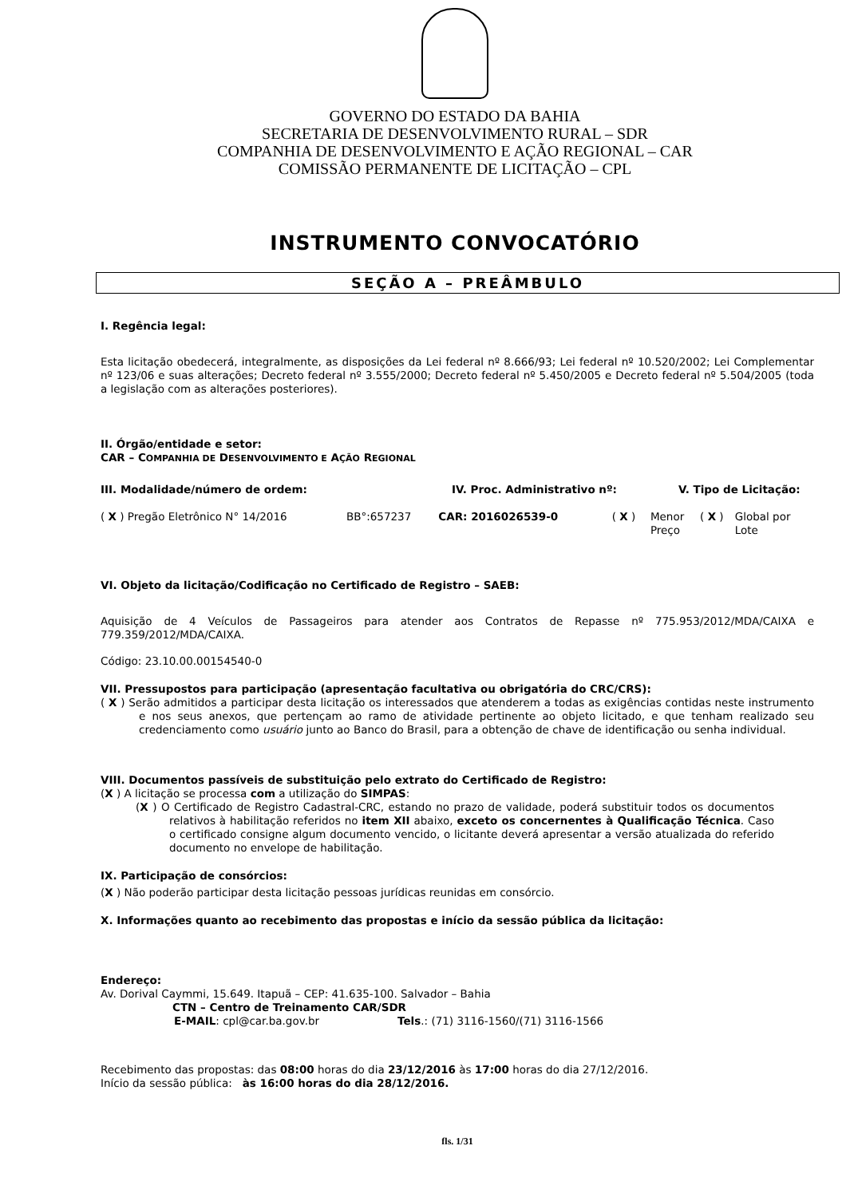GOVERNO DO ESTADO DA BAHIA
SECRETARIA DE DESENVOLVIMENTO RURAL – SDR
COMPANHIA DE DESENVOLVIMENTO E AÇÃO REGIONAL – CAR
COMISSÃO PERMANENTE DE LICITAÇÃO – CPL
INSTRUMENTO CONVOCATÓRIO
SEÇÃO A – PREÂMBULO
I. Regência legal:
Esta licitação obedecerá, integralmente, as disposições da Lei federal nº 8.666/93; Lei federal nº 10.520/2002; Lei Complementar nº 123/06 e suas alterações; Decreto federal nº 3.555/2000; Decreto federal nº 5.450/2005 e Decreto federal nº 5.504/2005 (toda a legislação com as alterações posteriores).
II. Órgão/entidade e setor:
CAR – COMPANHIA DE DESENVOLVIMENTO E AÇÃO REGIONAL
III. Modalidade/número de ordem: IV. Proc. Administrativo nº: V. Tipo de Licitação:
( X ) Pregão Eletrônico N° 14/2016 BB°:657237 CAR: 2016026539-0 ( X ) Menor Preço ( X ) Global por Lote
VI. Objeto da licitação/Codificação no Certificado de Registro – SAEB:
Aquisição de 4 Veículos de Passageiros para atender aos Contratos de Repasse nº 775.953/2012/MDA/CAIXA e 779.359/2012/MDA/CAIXA.
Código: 23.10.00.00154540-0
VII. Pressupostos para participação (apresentação facultativa ou obrigatória do CRC/CRS):
( X ) Serão admitidos a participar desta licitação os interessados que atenderem a todas as exigências contidas neste instrumento e nos seus anexos, que pertençam ao ramo de atividade pertinente ao objeto licitado, e que tenham realizado seu credenciamento como usuário junto ao Banco do Brasil, para a obtenção de chave de identificação ou senha individual.
VIII. Documentos passíveis de substituição pelo extrato do Certificado de Registro:
(X ) A licitação se processa com a utilização do SIMPAS:
(X ) O Certificado de Registro Cadastral-CRC, estando no prazo de validade, poderá substituir todos os documentos relativos à habilitação referidos no item XII abaixo, exceto os concernentes à Qualificação Técnica. Caso o certificado consigne algum documento vencido, o licitante deverá apresentar a versão atualizada do referido documento no envelope de habilitação.
IX. Participação de consórcios:
(X ) Não poderão participar desta licitação pessoas jurídicas reunidas em consórcio.
X. Informações quanto ao recebimento das propostas e início da sessão pública da licitação:
Endereço:
Av. Dorival Caymmi, 15.649. Itapuã – CEP: 41.635-100. Salvador – Bahia
CTN – Centro de Treinamento CAR/SDR
E-MAIL: cpl@car.ba.gov.br Tels.: (71) 3116-1560/(71) 3116-1566
Recebimento das propostas: das 08:00 horas do dia 23/12/2016 às 17:00 horas do dia 27/12/2016.
Início da sessão pública: às 16:00 horas do dia 28/12/2016.
fls. 1/31